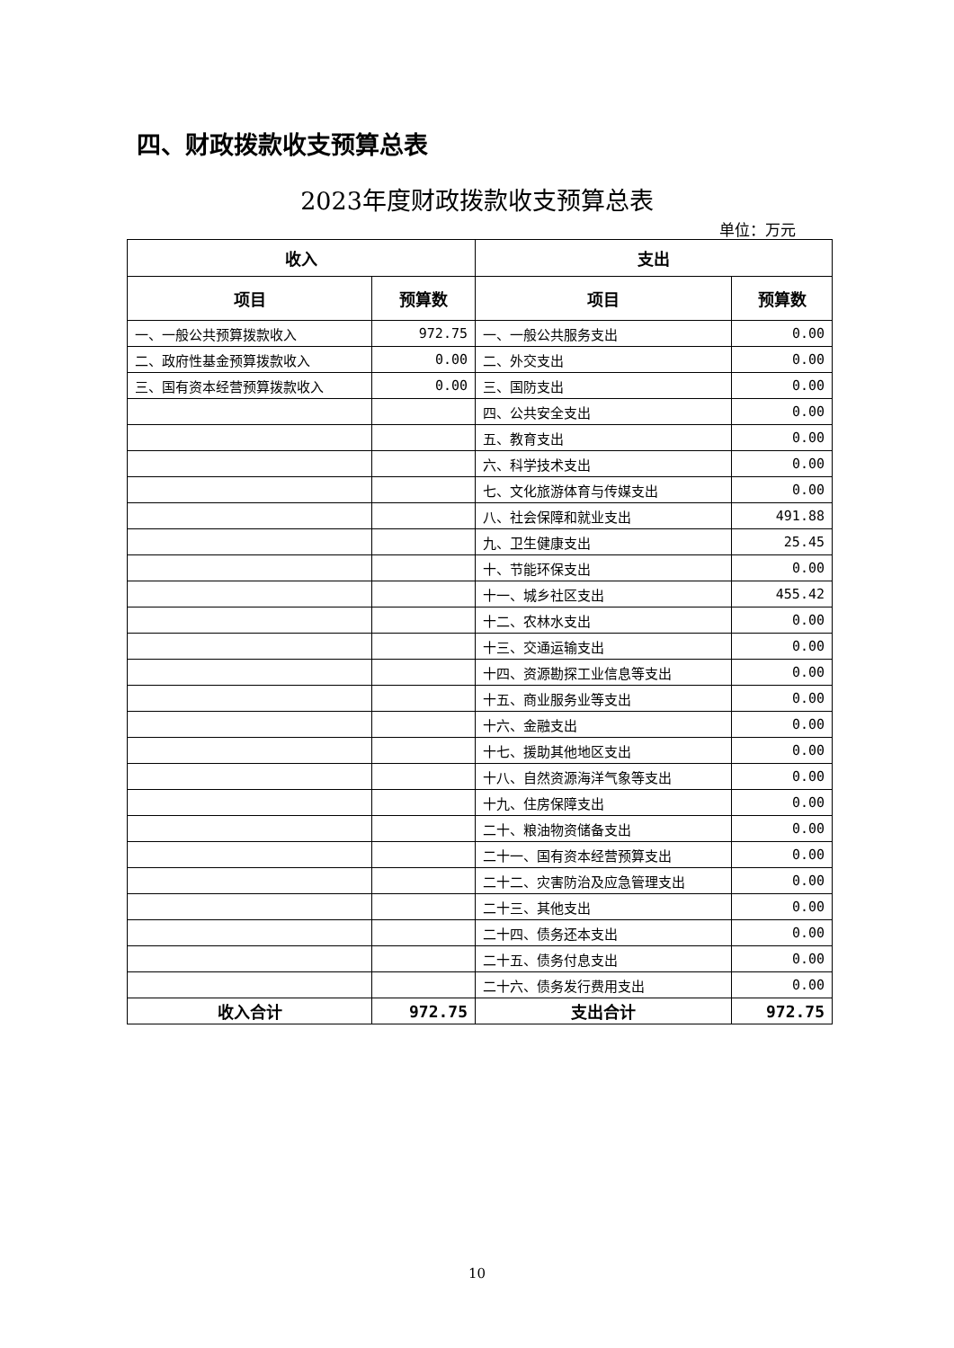四、财政拨款收支预算总表
2023年度财政拨款收支预算总表
单位：万元
| 收入 | | 支出 | |
| --- | --- | --- | --- |
| 项目 | 预算数 | 项目 | 预算数 |
| 一、一般公共预算拨款收入 | 972.75 | 一、一般公共服务支出 | 0.00 |
| 二、政府性基金预算拨款收入 | 0.00 | 二、外交支出 | 0.00 |
| 三、国有资本经营预算拨款收入 | 0.00 | 三、国防支出 | 0.00 |
| | | 四、公共安全支出 | 0.00 |
| | | 五、教育支出 | 0.00 |
| | | 六、科学技术支出 | 0.00 |
| | | 七、文化旅游体育与传媒支出 | 0.00 |
| | | 八、社会保障和就业支出 | 491.88 |
| | | 九、卫生健康支出 | 25.45 |
| | | 十、节能环保支出 | 0.00 |
| | | 十一、城乡社区支出 | 455.42 |
| | | 十二、农林水支出 | 0.00 |
| | | 十三、交通运输支出 | 0.00 |
| | | 十四、资源勘探工业信息等支出 | 0.00 |
| | | 十五、商业服务业等支出 | 0.00 |
| | | 十六、金融支出 | 0.00 |
| | | 十七、援助其他地区支出 | 0.00 |
| | | 十八、自然资源海洋气象等支出 | 0.00 |
| | | 十九、住房保障支出 | 0.00 |
| | | 二十、粮油物资储备支出 | 0.00 |
| | | 二十一、国有资本经营预算支出 | 0.00 |
| | | 二十二、灾害防治及应急管理支出 | 0.00 |
| | | 二十三、其他支出 | 0.00 |
| | | 二十四、债务还本支出 | 0.00 |
| | | 二十五、债务付息支出 | 0.00 |
| | | 二十六、债务发行费用支出 | 0.00 |
| 收入合计 | 972.75 | 支出合计 | 972.75 |
10